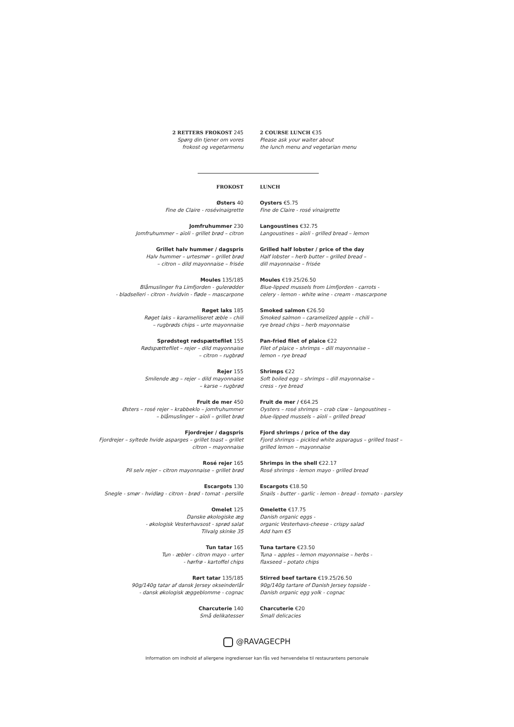2 RETTERS FROKOST 245
Spørg din tjener om vores
frokost og vegetarmenu
2 COURSE LUNCH €35
Please ask your waiter about
the lunch menu and vegetarian menu
FROKOST LUNCH
Østers 40
Fine de Claire - rosévinaigrette
Jomfruhummer 230
Jomfruhummer – aïoli - grillet brød – citron
Grillet halv hummer / dagspris
Halv hummer – urtesmør – grillet brød
– citron – dild mayonnaise – frisée
Moules 135/185
Blåmuslinger fra Limfjorden - gulerødder
- bladselleri - citron - hvidvin - fløde – mascarpone
Røget laks 185
Røget laks – karamelliseret æble – chili
– rugbrøds chips – urte mayonnaise
Sprødstegt rødspættefilet 155
Rødspættefilet – rejer – dild mayonnaise
– citron – rugbrød
Rejer 155
Smilende æg – rejer – dild mayonnaise
– karse – rugbrød
Fruit de mer 450
Østers – rosé rejer – krabbeklo – jomfruhummer
– blåmuslinger – aïoli – grillet brød
Fjordrejer / dagspris
Fjordrejer – syltede hvide asparges – grillet toast – grillet
citron – mayonnaise
Rosé rejer 165
Pil selv rejer – citron mayonnaise – grillet brød
Escargots 130
Snegle - smør - hvidløg - citron - brød - tomat - persille
Omelet 125
Danske økologiske æg
- økologisk Vesterhavsost - sprød salat
Tilvalg skinke 35
Tun tatar 165
Tun - æbler - citron mayo - urter
- hørfrø - kartoffel chips
Rørt tatar 135/185
90g/140g tatar af dansk Jersey okseinderlår
- dansk økologisk æggeblomme - cognac
Charcuterie 140
Små delikatesser
Oysters €5.75
Fine de Claire - rosé vinaigrette
Langoustines €32.75
Langoustines – aïoli - grilled bread – lemon
Grilled half lobster / price of the day
Half lobster – herb butter – grilled bread –
dill mayonnaise – frisée
Moules €19.25/26.50
Blue-lipped mussels from Limfjorden - carrots -
celery - lemon - white wine - cream - mascarpone
Smoked salmon €26.50
Smoked salmon – caramelized apple – chili –
rye bread chips – herb mayonnaise
Pan-fried filet of plaice €22
Filet of plaice – shrimps – dill mayonnaise –
lemon – rye bread
Shrimps €22
Soft boiled egg – shrimps – dill mayonnaise –
cress - rye bread
Fruit de mer / €64.25
Oysters – rosé shrimps – crab claw – langoustines –
blue-lipped mussels – aïoli – grilled bread
Fjord shrimps / price of the day
Fjord shrimps – pickled white asparagus – grilled toast –
grilled lemon – mayonnaise
Shrimps in the shell €22.17
Rosé shrimps - lemon mayo - grilled bread
Escargots €18.50
Snails - butter - garlic - lemon - bread - tomato - parsley
Omelette €17.75
Danish organic eggs -
organic Vesterhavs-cheese - crispy salad
Add ham €5
Tuna tartare €23.50
Tuna – apples – lemon mayonnaise – herbs -
flaxseed – potato chips
Stirred beef tartare €19.25/26.50
90g/140g tartare of Danish Jersey topside -
Danish organic egg yolk - cognac
Charcuterie €20
Small delicacies
@RAVAGECPH
Information om indhold af allergene ingredienser kan fås ved henvendelse til restaurantens personale